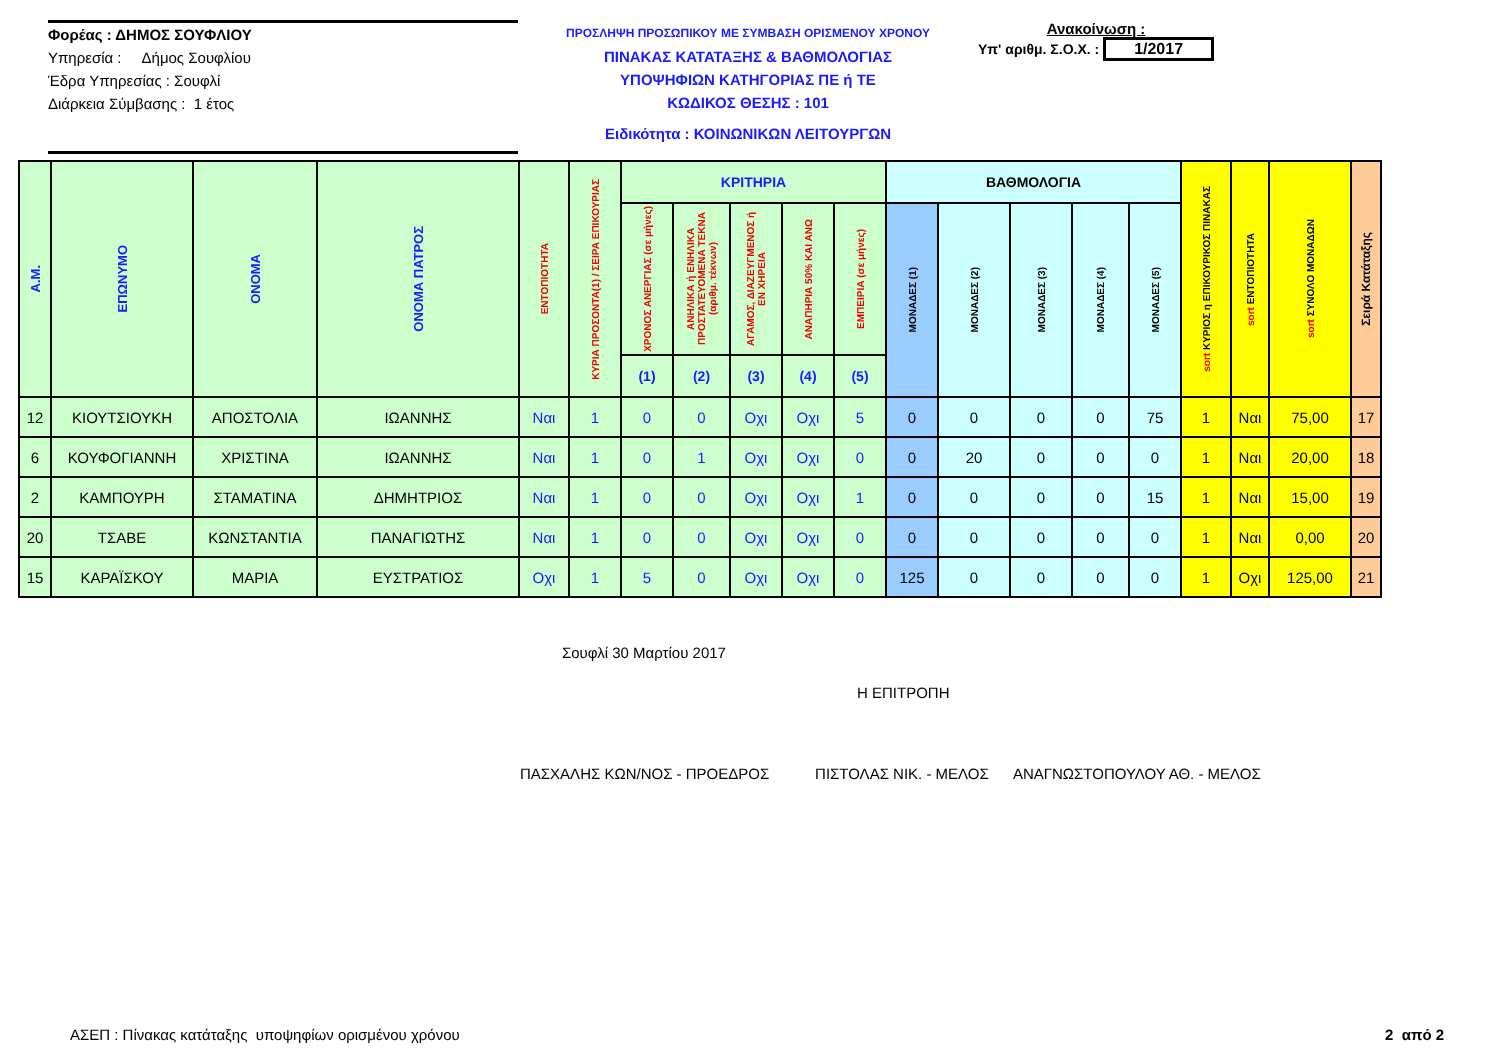Φορέας : ΔΗΜΟΣ ΣΟΥΦΛΙΟΥ
Υπηρεσία : Δήμος Σουφλίου
Έδρα Υπηρεσίας : Σουφλί
Διάρκεια Σύμβασης : 1 έτος
ΠΡΟΣΛΗΨΗ ΠΡΟΣΩΠΙΚΟΥ ΜΕ ΣΥΜΒΑΣΗ ΟΡΙΣΜΕΝΟΥ ΧΡΟΝΟΥ
ΠΙΝΑΚΑΣ ΚΑΤΑΤΑΞΗΣ & ΒΑΘΜΟΛΟΓΙΑΣ
ΥΠΟΨΗΦΙΩΝ ΚΑΤΗΓΟΡΙΑΣ ΠΕ ή ΤΕ
ΚΩΔΙΚΟΣ ΘΕΣΗΣ : 101
Ειδικότητα : ΚΟΙΝΩΝΙΚΩΝ ΛΕΙΤΟΥΡΓΩΝ
Ανακοίνωση :
Υπ' αριθμ. Σ.Ο.Χ. : 1/2017
| Α.Μ. | ΕΠΩΝΥΜΟ | ΟΝΟΜΑ | ΟΝΟΜΑ ΠΑΤΡΟΣ | ΕΝΤΟΠΙΟΤΗΤΑ | ΚΥΡΙΑ ΠΡΟΣΟΝΤΑ(1) / ΣΕΙΡΑ ΕΠΙΚΟΥΡΙΑΣ | ΚΡΙΤΗΡΙΑ | | | | | ΒΑΘΜΟΛΟΓΙΑ | | | | | sort ΚΥΡΙΟΣ η ΕΠΙΚΟΥΡΙΚΟΣ ΠΙΝΑΚΑΣ | sort ΕΝΤΟΠΙΟΤΗΤΑ | sort ΣΥΝΟΛΟ ΜΟΝΑΔΩΝ | Σειρά Κατάταξης |
| --- | --- | --- | --- | --- | --- | --- | --- | --- | --- | --- | --- | --- | --- | --- | --- | --- | --- | --- | --- |
| | | | | | | ΧΡΟΝΟΣ ΑΝΕΡΓΙΑΣ (σε μήνες) | ΑΝΗΛΙΚΑ ή ΕΝΗΛΙΚΑ ΠΡΟΣΤΑΤΕΥΟΜΕΝΑ ΤΕΚΝΑ (αριθμ. τέκνων) | ΑΓΑΜΟΣ, ΔΙΑΖΕΥΓΜΕΝΟΣ ή ΕΝ ΧΗΡΕΙΑ | ΑΝΑΠΗΡΙΑ 50% ΚΑΙ ΑΝΩ | ΕΜΠΕΙΡΙΑ (σε μήνες) | ΜΟΝΑΔΕΣ (1) | ΜΟΝΑΔΕΣ (2) | ΜΟΝΑΔΕΣ (3) | ΜΟΝΑΔΕΣ (4) | ΜΟΝΑΔΕΣ (5) | | | | |
| | | | | | | (1) | (2) | (3) | (4) | (5) | | | | | | | | | |
| 12 | ΚΙΟΥΤΣΙΟΥΚΗ | ΑΠΟΣΤΟΛΙΑ | ΙΩΑΝΝΗΣ | Ναι | 1 | 0 | 0 | Οχι | Οχι | 5 | 0 | 0 | 0 | 0 | 75 | 1 | Ναι | 75,00 | 17 |
| 6 | ΚΟΥΦΟΓΙΑΝΝΗ | ΧΡΙΣΤΙΝΑ | ΙΩΑΝΝΗΣ | Ναι | 1 | 0 | 1 | Οχι | Οχι | 0 | 0 | 20 | 0 | 0 | 0 | 1 | Ναι | 20,00 | 18 |
| 2 | ΚΑΜΠΟΥΡΗ | ΣΤΑΜΑΤΙΝΑ | ΔΗΜΗΤΡΙΟΣ | Ναι | 1 | 0 | 0 | Οχι | Οχι | 1 | 0 | 0 | 0 | 0 | 15 | 1 | Ναι | 15,00 | 19 |
| 20 | ΤΣΑΒΕ | ΚΩΝΣΤΑΝΤΙΑ | ΠΑΝΑΓΙΩΤΗΣ | Ναι | 1 | 0 | 0 | Οχι | Οχι | 0 | 0 | 0 | 0 | 0 | 0 | 1 | Ναι | 0,00 | 20 |
| 15 | ΚΑΡΑΪΣΚΟΥ | ΜΑΡΙΑ | ΕΥΣΤΡΑΤΙΟΣ | Οχι | 1 | 5 | 0 | Οχι | Οχι | 0 | 125 | 0 | 0 | 0 | 0 | 1 | Οχι | 125,00 | 21 |
Σουφλί 30 Μαρτίου 2017
Η ΕΠΙΤΡΟΠΗ
ΠΑΣΧΑΛΗΣ ΚΩΝ/ΝΟΣ - ΠΡΟΕΔΡΟΣ ΠΙΣΤΟΛΑΣ ΝΙΚ. - ΜΕΛΟΣ ΑΝΑΓΝΩΣΤΟΠΟΥΛΟΥ ΑΘ. - ΜΕΛΟΣ
ΑΣΕΠ : Πίνακας κατάταξης υποψηφίων ορισμένου χρόνου
2 από 2